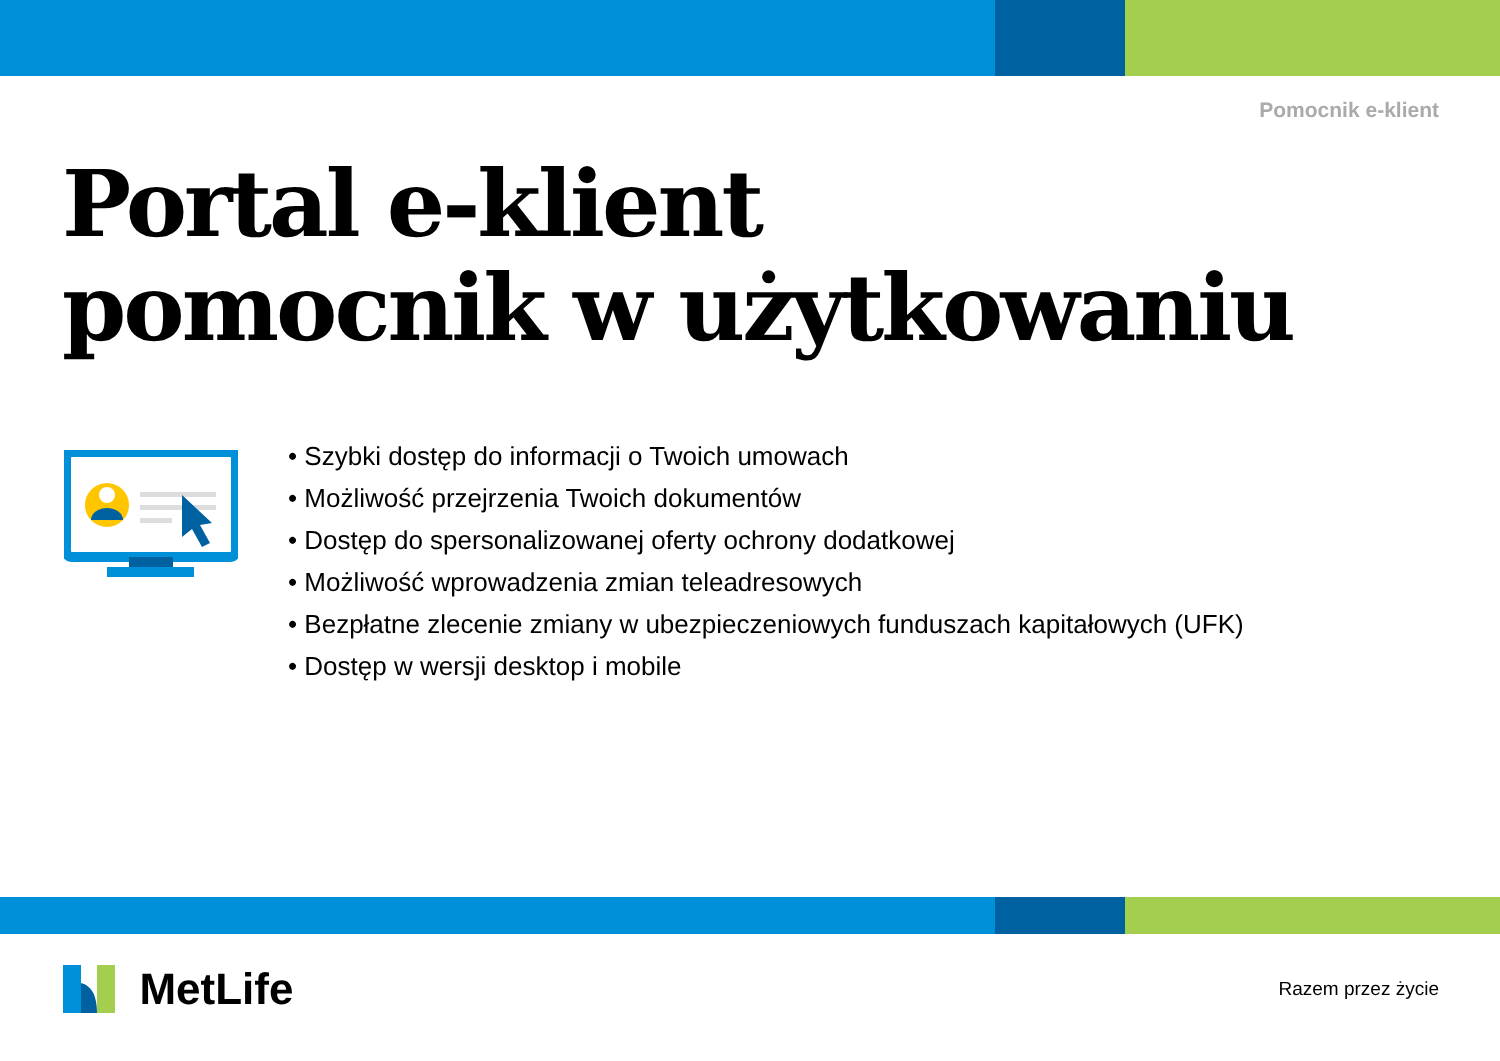Pomocnik e-klient
Portal e-klient
pomocnik w użytkowaniu
• Szybki dostęp do informacji o Twoich umowach
• Możliwość przejrzenia Twoich dokumentów
• Dostęp do spersonalizowanej oferty ochrony dodatkowej
• Możliwość wprowadzenia zmian teleadresowych
• Bezpłatne zlecenie zmiany w ubezpieczeniowych funduszach kapitałowych (UFK)
• Dostęp w wersji desktop i mobile
MetLife
Razem przez życie